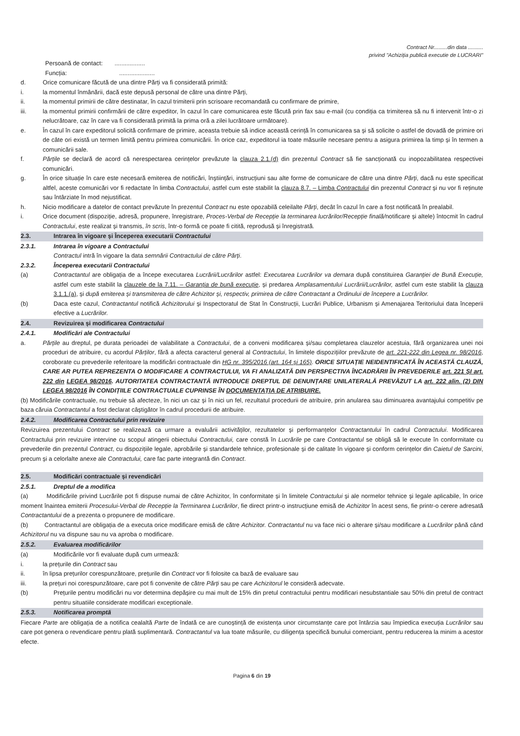Contract Nr.........din data ..........
privind "Achiziția publică executie de LUCRARI"
Persoană de contact: ..................
Funcția: .....................
d. Orice comunicare făcută de una dintre Părți va fi considerată primită:
i. la momentul înmânării, dacă este depusă personal de către una dintre Părți,
ii. la momentul primirii de către destinatar, în cazul trimiterii prin scrisoare recomandată cu confirmare de primire,
iii. la momentul primirii confirmării de către expeditor, în cazul în care comunicarea este făcută prin fax sau e-mail (cu condiția ca trimiterea să nu fi intervenit într-o zi nelucrătoare, caz în care va fi considerată primită la prima oră a zilei lucrătoare următoare).
e. În cazul în care expeditorul solicită confirmare de primire, aceasta trebuie să indice această cerință în comunicarea sa și să solicite o astfel de dovadă de primire ori de câte ori există un termen limită pentru primirea comunicării. În orice caz, expeditorul ia toate măsurile necesare pentru a asigura primirea la timp și în termen a comunicării sale.
f. Părțile se declară de acord că nerespectarea cerințelor prevăzute la clauza 2.1.(d) din prezentul Contract să fie sancționată cu inopozabilitatea respectivei comunicări.
g. În orice situație în care este necesară emiterea de notificări, înștiințări, instrucțiuni sau alte forme de comunicare de către una dintre Părți, dacă nu este specificat altfel, aceste comunicări vor fi redactate în limba Contractului, astfel cum este stabilit la clauza 8.7. – Limba Contractului din prezentul Contract și nu vor fi reținute sau întârziate în mod nejustificat.
h. Nicio modificare a datelor de contact prevăzute în prezentul Contract nu este opozabilă celeilalte Părți, decât în cazul în care a fost notificată în prealabil.
i. Orice document (dispoziție, adresă, propunere, înregistrare, Proces-Verbal de Recepție la terminarea lucrărilor/Recepție finală/notificare și altele) întocmit în cadrul Contractului, este realizat și transmis, în scris, într-o formă ce poate fi citită, reprodusă și înregistrată.
2.3. Intrarea în vigoare și Începerea executarii Contractului
2.3.1. Intrarea în vigoare a Contractului
Contractul intră în vigoare la data semnării Contractului de către Părți.
2.3.2. Începerea executarii Contractului
(a) Contractantul are obligația de a începe executarea Lucrării/Lucrărilor astfel: Executarea Lucrărilor va demara după constituirea Garanției de Bună Execuție, astfel cum este stabilit la clauzele de la 7.11. – Garanția de bună execuție, și predarea Amplasamentului Lucrării/Lucrărilor, astfel cum este stabilit la clauza 3.1.1.(a), și după emiterea și transmiterea de către Achizitor și, respectiv, primirea de către Contractant a Ordinului de începere a Lucrărilor.
(b) Daca este cazul, Contractantul notifică Achizitorului și Inspectoratul de Stat în Construcții, Lucrări Publice, Urbanism și Amenajarea Teritoriului data începerii efective a Lucrărilor.
2.4. Revizuirea și modificarea Contractului
2.4.1. Modificări ale Contractului
a. Părțile au dreptul, pe durata perioadei de valabilitate a Contractului, de a conveni modificarea și/sau completarea clauzelor acestuia, fără organizarea unei noi proceduri de atribuire, cu acordul Părților, fără a afecta caracterul general al Contractului, în limitele dispozițiilor prevăzute de art. 221-222 din Legea nr. 98/2016, coroborate cu prevederile referitoare la modificări contractuale din HG nr. 395/2016 (art. 164 și 165). ORICE SITUAȚIE NEIDENTIFICATĂ ÎN ACEASTĂ CLAUZĂ, CARE AR PUTEA REPREZENTA O MODIFICARE A CONTRACTULUI, VA FI ANALIZATĂ DIN PERSPECTIVA ÎNCADRĂRII ÎN PREVEDERILE art. 221 ȘI art. 222 din LEGEA 98/2016. AUTORITATEA CONTRACTANTĂ INTRODUCE DREPTUL DE DENUNȚARE UNILATERALĂ PREVĂZUT LA art. 222 alin. (2) DIN LEGEA 98/2016 ÎN CONDIȚIILE CONTRACTUALE CUPRINSE ÎN DOCUMENTAȚIA DE ATRIBUIRE.
(b) Modificările contractuale, nu trebuie să afecteze, în nici un caz și în nici un fel, rezultatul procedurii de atribuire, prin anularea sau diminuarea avantajului competitiv pe baza căruia Contractantul a fost declarat câștigător în cadrul procedurii de atribuire.
2.4.2. Modificarea Contractului prin revizuire
Revizuirea prezentului Contract se realizează ca urmare a evaluării activităților, rezultatelor și performanțelor Contractantului în cadrul Contractului. Modificarea Contractului prin revizuire intervine cu scopul atingerii obiectului Contractului, care constă în Lucrările pe care Contractantul se obligă să le execute în conformitate cu prevederile din prezentul Contract, cu dispozițiile legale, aprobările și standardele tehnice, profesionale și de calitate în vigoare și conform cerințelor din Caietul de Sarcini, precum și a celorlalte anexe ale Contractului, care fac parte integrantă din Contract.
2.5. Modificări contractuale și revendicări
2.5.1. Dreptul de a modifica
(a) Modificările privind Lucrările pot fi dispuse numai de către Achizitor, în conformitate și în limitele Contractului și ale normelor tehnice și legale aplicabile, în orice moment înaintea emiterii Procesului-Verbal de Recepție la Terminarea Lucrărilor, fie direct printr-o instrucțiune emisă de Achizitor în acest sens, fie printr-o cerere adresată Contractantului de a prezenta o propunere de modificare.
(b) Contractantul are obligația de a executa orice modificare emisă de către Achizitor. Contractantul nu va face nici o alterare și/sau modificare a Lucrărilor până când Achizitorul nu va dispune sau nu va aproba o modificare.
2.5.2. Evaluarea modificărilor
(a) Modificările vor fi evaluate după cum urmează:
i. la prețurile din Contract sau
ii. în lipsa prețurilor corespunzătoare, prețurile din Contract vor fi folosite ca bază de evaluare sau
iii. la prețuri noi corespunzătoare, care pot fi convenite de către Părți sau pe care Achizitorul le consideră adecvate.
(b) Prețurile pentru modificări nu vor determina depășire cu mai mult de 15% din pretul contractului pentru modificari nesubstantiale sau 50% din pretul de contract pentru situatiile considerate modificari exceptionale.
2.5.3. Notificarea promptă
Fiecare Parte are obligația de a notifica cealaltă Parte de îndată ce are cunoștință de existența unor circumstanțe care pot întârzia sau împiedica execuția Lucrărilor sau care pot genera o revendicare pentru plată suplimentară. Contractantul va lua toate măsurile, cu diligența specifică bunului comerciant, pentru reducerea la minim a acestor efecte.
Pagina 6 din 19